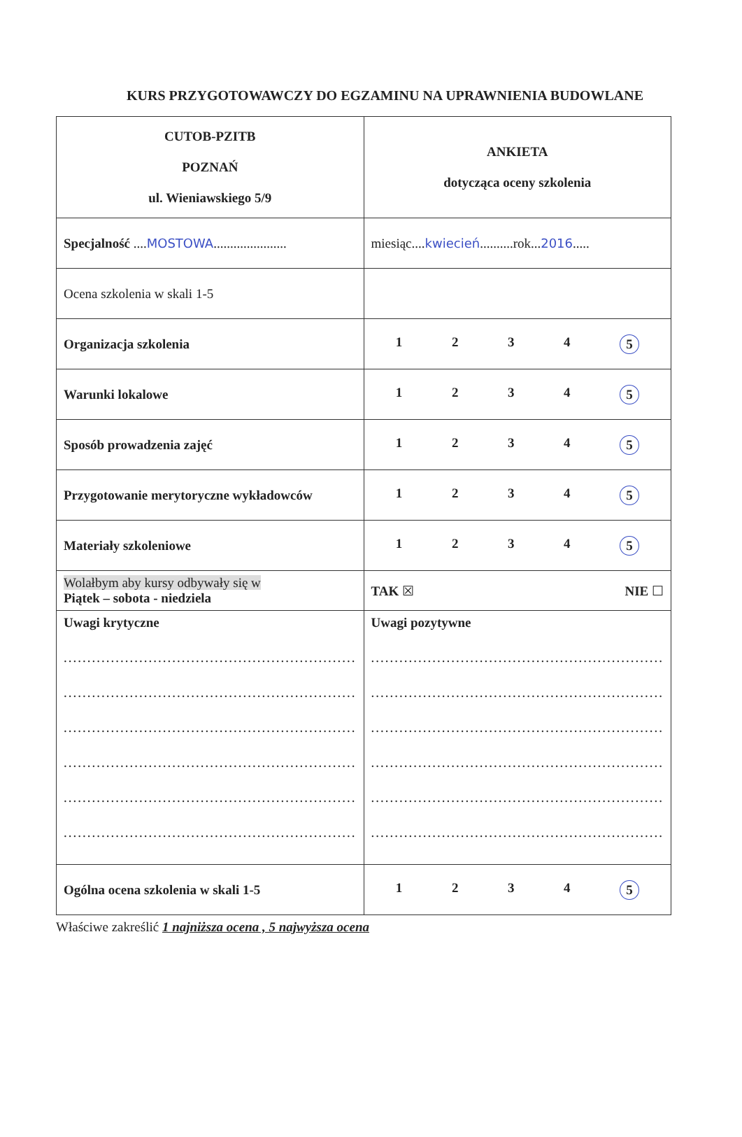KURS PRZYGOTOWAWCZY DO EGZAMINU NA UPRAWNIENIA BUDOWLANE
| CUTOB-PZITB POZNAŃ ul. Wieniawskiego 5/9 | ANKIETA dotycząca oceny szkolenia |
| Specjalność .... MOSTOWA ...................... | miesiąc.... kwiecień ..........rok... 2016 ..... |
| Ocena szkolenia w skali 1-5 | |
| Organizacja szkolenia | 1 2 3 4 5 |
| Warunki lokalowe | 1 2 3 4 5 |
| Sposób prowadzenia zajęć | 1 2 3 4 5 |
| Przygotowanie merytoryczne wykładowców | 1 2 3 4 5 |
| Materiały szkoleniowe | 1 2 3 4 5 |
| Wolałbym aby kursy odbywały się w Piątek – sobota - niedziela | TAK ☒ NIE ☐ |
| Uwagi krytyczne .............................................................. .............................................................. .............................................................. .............................................................. .............................................................. .............................................................. | Uwagi pozytywne .............................................................. .............................................................. .............................................................. .............................................................. .............................................................. .............................................................. |
| Ogólna ocena szkolenia w skali 1-5 | 1 2 3 4 5 |
Właściwe zakreślić 1 najniższa ocena , 5 najwyższa ocena